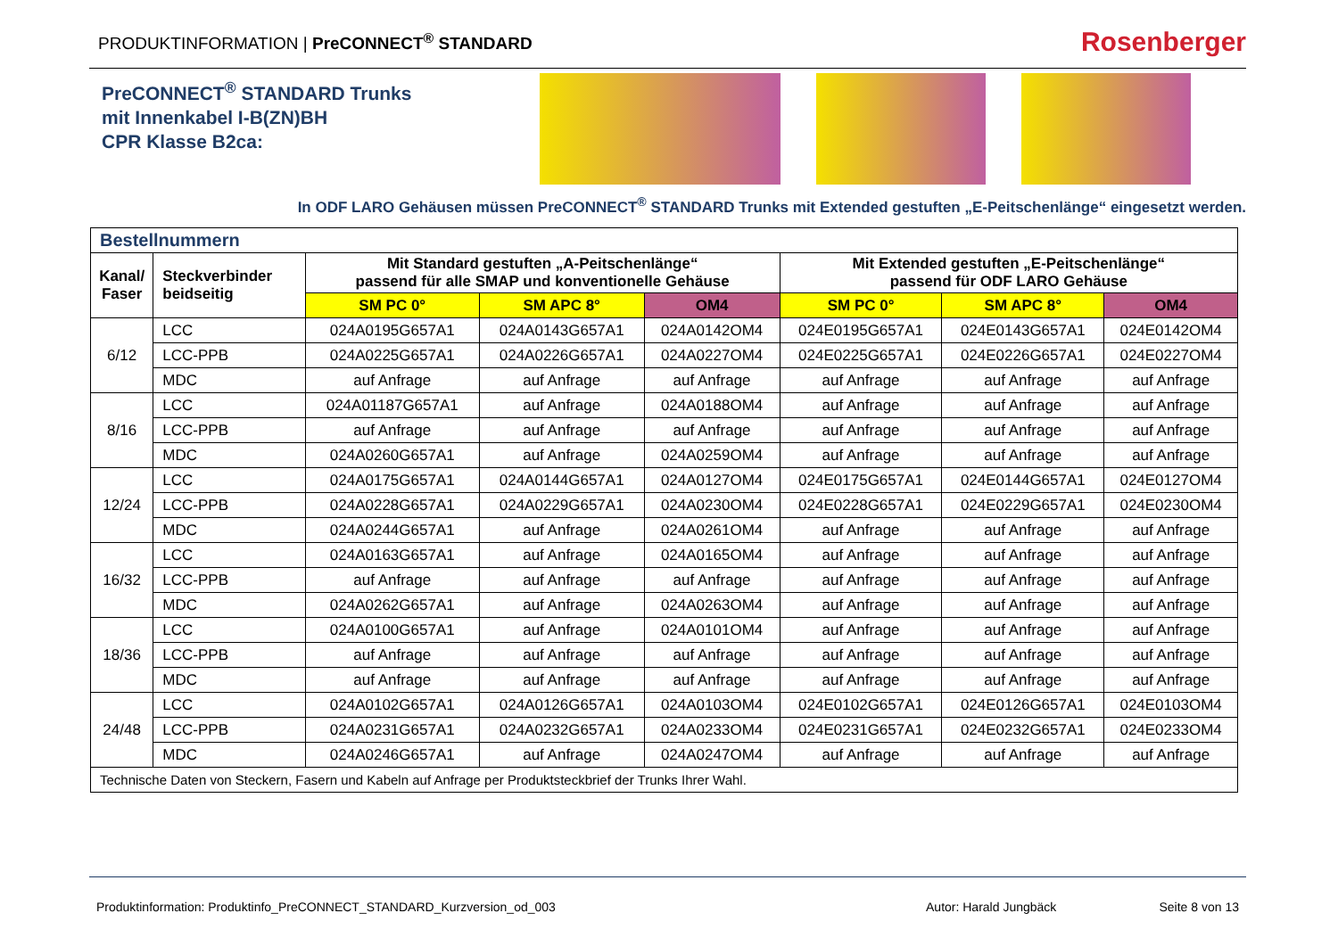PRODUKTINFORMATION | PreCONNECT<sup>®</sup> STANDARD
Rosenberger
PreCONNECT<sup>®</sup> STANDARD Trunks
mit Innenkabel I-B(ZN)BH
CPR Klasse B2ca:
In ODF LARO Gehäusen müssen PreCONNECT<sup>®</sup> STANDARD Trunks mit Extended gestuften „E-Peitschenlänge“ eingesetzt werden.
| Bestellnummern | | | | | | | |
| Kanal/ Faser | Steckverbinder beidseitig | Mit Standard gestuften „A-Peitschenlänge“ passend für alle SMAP und konventionelle Gehäuse | | | Mit Extended gestuften „E-Peitschenlänge“ passend für ODF LARO Gehäuse | | |
| | | SM PC 0° | SM APC 8° | OM4 | SM PC 0° | SM APC 8° | OM4 |
| 6/12 | LCC | 024A0195G657A1 | 024A0143G657A1 | 024A0142OM4 | 024E0195G657A1 | 024E0143G657A1 | 024E0142OM4 |
| | LCC-PPB | 024A0225G657A1 | 024A0226G657A1 | 024A0227OM4 | 024E0225G657A1 | 024E0226G657A1 | 024E0227OM4 |
| | MDC | auf Anfrage | auf Anfrage | auf Anfrage | auf Anfrage | auf Anfrage | auf Anfrage |
| 8/16 | LCC | 024A01187G657A1 | auf Anfrage | 024A0188OM4 | auf Anfrage | auf Anfrage | auf Anfrage |
| | LCC-PPB | auf Anfrage | auf Anfrage | auf Anfrage | auf Anfrage | auf Anfrage | auf Anfrage |
| | MDC | 024A0260G657A1 | auf Anfrage | 024A0259OM4 | auf Anfrage | auf Anfrage | auf Anfrage |
| 12/24 | LCC | 024A0175G657A1 | 024A0144G657A1 | 024A0127OM4 | 024E0175G657A1 | 024E0144G657A1 | 024E0127OM4 |
| | LCC-PPB | 024A0228G657A1 | 024A0229G657A1 | 024A0230OM4 | 024E0228G657A1 | 024E0229G657A1 | 024E0230OM4 |
| | MDC | 024A0244G657A1 | auf Anfrage | 024A0261OM4 | auf Anfrage | auf Anfrage | auf Anfrage |
| 16/32 | LCC | 024A0163G657A1 | auf Anfrage | 024A0165OM4 | auf Anfrage | auf Anfrage | auf Anfrage |
| | LCC-PPB | auf Anfrage | auf Anfrage | auf Anfrage | auf Anfrage | auf Anfrage | auf Anfrage |
| | MDC | 024A0262G657A1 | auf Anfrage | 024A0263OM4 | auf Anfrage | auf Anfrage | auf Anfrage |
| 18/36 | LCC | 024A0100G657A1 | auf Anfrage | 024A0101OM4 | auf Anfrage | auf Anfrage | auf Anfrage |
| | LCC-PPB | auf Anfrage | auf Anfrage | auf Anfrage | auf Anfrage | auf Anfrage | auf Anfrage |
| | MDC | auf Anfrage | auf Anfrage | auf Anfrage | auf Anfrage | auf Anfrage | auf Anfrage |
| 24/48 | LCC | 024A0102G657A1 | 024A0126G657A1 | 024A0103OM4 | 024E0102G657A1 | 024E0126G657A1 | 024E0103OM4 |
| | LCC-PPB | 024A0231G657A1 | 024A0232G657A1 | 024A0233OM4 | 024E0231G657A1 | 024E0232G657A1 | 024E0233OM4 |
| | MDC | 024A0246G657A1 | auf Anfrage | 024A0247OM4 | auf Anfrage | auf Anfrage | auf Anfrage |
| Technische Daten von Steckern, Fasern und Kabeln auf Anfrage per Produktsteckbrief der Trunks Ihrer Wahl. | | | | | | | |
Produktinformation: Produktinfo_PreCONNECT_STANDARD_Kurzversion_od_003 Autor: Harald Jungbäck Seite 8 von 13